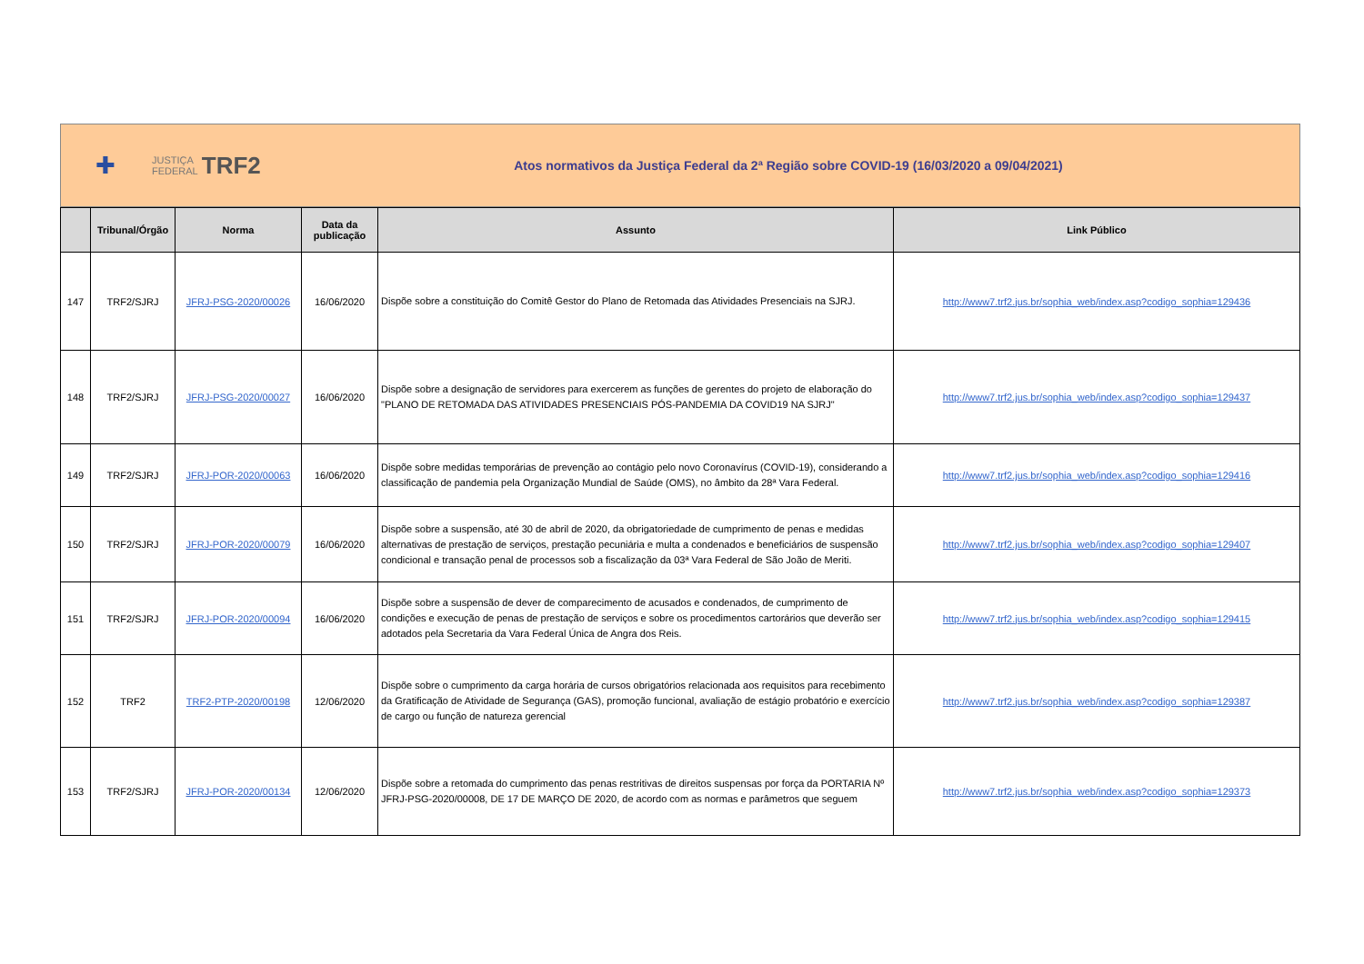✚ JUSTIÇA
FEDERAL TRF2
Atos normativos da Justiça Federal da 2ª Região sobre COVID-19 (16/03/2020 a 09/04/2021)
| | Tribunal/Órgão | Norma | Data da publicação | Assunto | Link Público |
| --- | --- | --- | --- | --- | --- |
| 147 | TRF2/SJRJ | JFRJ-PSG-2020/00026 | 16/06/2020 | Dispõe sobre a constituição do Comitê Gestor do Plano de Retomada das Atividades Presenciais na SJRJ. | http://www7.trf2.jus.br/sophia_web/index.asp?codigo_sophia=129436 |
| 148 | TRF2/SJRJ | JFRJ-PSG-2020/00027 | 16/06/2020 | Dispõe sobre a designação de servidores para exercerem as funções de gerentes do projeto de elaboração do "PLANO DE RETOMADA DAS ATIVIDADES PRESENCIAIS PÓS-PANDEMIA DA COVID19 NA SJRJ" | http://www7.trf2.jus.br/sophia_web/index.asp?codigo_sophia=129437 |
| 149 | TRF2/SJRJ | JFRJ-POR-2020/00063 | 16/06/2020 | Dispõe sobre medidas temporárias de prevenção ao contágio pelo novo Coronavírus (COVID-19), considerando a classificação de pandemia pela Organização Mundial de Saúde (OMS), no âmbito da 28ª Vara Federal. | http://www7.trf2.jus.br/sophia_web/index.asp?codigo_sophia=129416 |
| 150 | TRF2/SJRJ | JFRJ-POR-2020/00079 | 16/06/2020 | Dispõe sobre a suspensão, até 30 de abril de 2020, da obrigatoriedade de cumprimento de penas e medidas alternativas de prestação de serviços, prestação pecuniária e multa a condenados e beneficiários de suspensão condicional e transação penal de processos sob a fiscalização da 03ª Vara Federal de São João de Meriti. | http://www7.trf2.jus.br/sophia_web/index.asp?codigo_sophia=129407 |
| 151 | TRF2/SJRJ | JFRJ-POR-2020/00094 | 16/06/2020 | Dispõe sobre a suspensão de dever de comparecimento de acusados e condenados, de cumprimento de condições e execução de penas de prestação de serviços e sobre os procedimentos cartorários que deverão ser adotados pela Secretaria da Vara Federal Única de Angra dos Reis. | http://www7.trf2.jus.br/sophia_web/index.asp?codigo_sophia=129415 |
| 152 | TRF2 | TRF2-PTP-2020/00198 | 12/06/2020 | Dispõe sobre o cumprimento da carga horária de cursos obrigatórios relacionada aos requisitos para recebimento da Gratificação de Atividade de Segurança (GAS), promoção funcional, avaliação de estágio probatório e exercício de cargo ou função de natureza gerencial | http://www7.trf2.jus.br/sophia_web/index.asp?codigo_sophia=129387 |
| 153 | TRF2/SJRJ | JFRJ-POR-2020/00134 | 12/06/2020 | Dispõe sobre a retomada do cumprimento das penas restritivas de direitos suspensas por força da PORTARIA Nº JFRJ-PSG-2020/00008, DE 17 DE MARÇO DE 2020, de acordo com as normas e parâmetros que seguem | http://www7.trf2.jus.br/sophia_web/index.asp?codigo_sophia=129373 |